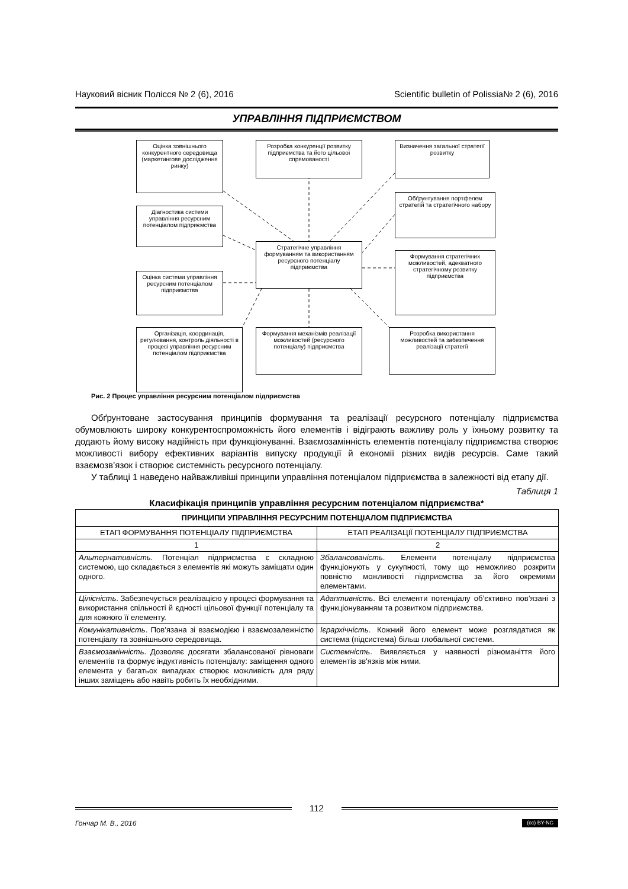Науковий вісник Полісся № 2 (6), 2016 Scientific bulletin of Polissia№ 2 (6), 2016
УПРАВЛІННЯ ПІДПРИЄМСТВОМ
Оцінка зовнішнього конкурентного середовища (маркетингове дослідження ринку)
Розробка конкуренції розвитку підприємства та його цільової спрямованості
Визначення загальної стратегії розвитку
Діагностика системи управління ресурсним потенціалом підприємства
Обґрунтування портфелем стратегій та стратегічного набору
Стратегічне управління формуванням та використанням ресурсного потенціалу підприємства
Оцінка системи управління ресурсним потенціалом підприємства
Формування стратегічних можливостей, адекватного стратегічному розвитку підприємства
Організація, координація, регулювання, контроль діяльності в процесі управління ресурсним потенціалом підприємства
Формування механізмів реалізації можливостей (ресурсного потенціалу) підприємства
Розробка використання можливостей та забезпечення реалізації стратегії
Рис. 2 Процес управління ресурсним потенціалом підприємства
Обґрунтоване застосування принципів формування та реалізації ресурсного потенціалу підприємства обумовлюють широку конкурентоспроможність його елементів і відіграють важливу роль у їхньому розвитку та додають йому високу надійність при функціонуванні. Взаємозамінність елементів потенціалу підприємства створює можливості вибору ефективних варіантів випуску продукції й економії різних видів ресурсів. Саме такий взаємозв’язок і створює системність ресурсного потенціалу.
У таблиці 1 наведено найважливіші принципи управління потенціалом підприємства в залежності від етапу дії.
Таблиця 1
Класифікація принципів управління ресурсним потенціалом підприємства*
| ПРИНЦИПИ УПРАВЛІННЯ РЕСУРСНИМ ПОТЕНЦІАЛОМ ПІДПРИЄМСТВА | |
| --- | --- |
| ЕТАП ФОРМУВАННЯ ПОТЕНЦІАЛУ ПІДПРИЄМСТВА | ЕТАП РЕАЛІЗАЦІЇ ПОТЕНЦІАЛУ ПІДПРИЄМСТВА |
| 1 | 2 |
| Альтернативність . Потенціал підприємства є складною системою, що складається з елементів які можуть заміщати один одного. | Збалансованість . Елементи потенціалу підприємства функціонують у сукупності, тому що неможливо розкрити повністю можливості підприємства за його окремими елементами. |
| Цілісність . Забезпечується реалізацією у процесі формування та використання спільності й єдності цільової функції потенціалу та для кожного її елементу. | Адаптивність . Всі елементи потенціалу об’єктивно пов’язані з функціонуванням та розвитком підприємства. |
| Комунікативність . Пов’язана зі взаємодією і взаємозалежністю потенціалу та зовнішнього середовища. | Ієрархічність . Кожний його елемент може розглядатися як система (підсистема) більш глобальної системи. |
| Взаємозамінність . Дозволяє досягати збалансованої рівноваги елементів та формує індуктивність потенціалу: заміщення одного елемента у багатьох випадках створює можливість для ряду інших заміщень або навіть робить їх необхідними. | Системність . Виявляється у наявності різноманіття його елементів зв'язків між ними. |
112
Гончар М. В., 2016 (cc) BY-NC